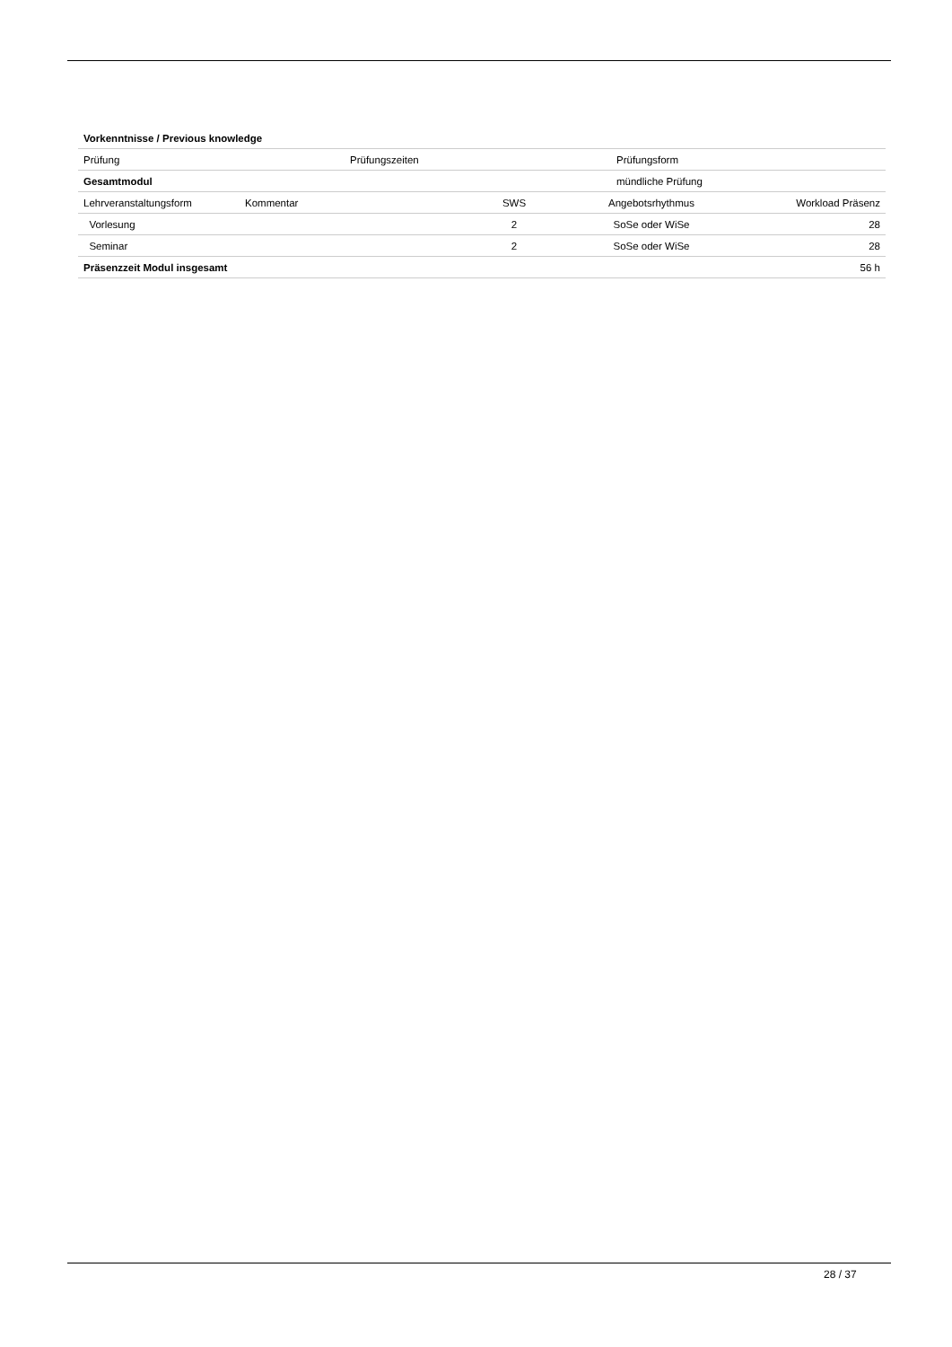| Vorkenntnisse / Previous knowledge |
| Prüfung | Prüfungszeiten | Prüfungsform |
| Gesamtmodul | | mündliche Prüfung |
| Lehrveranstaltungsform | Kommentar | SWS | Angebotsrhythmus | Workload Präsenz |
| --- | --- | --- | --- | --- |
| Vorlesung | | 2 | SoSe oder WiSe | 28 |
| Seminar | | 2 | SoSe oder WiSe | 28 |
| Präsenzzeit Modul insgesamt | | | | 56 h |
28 / 37